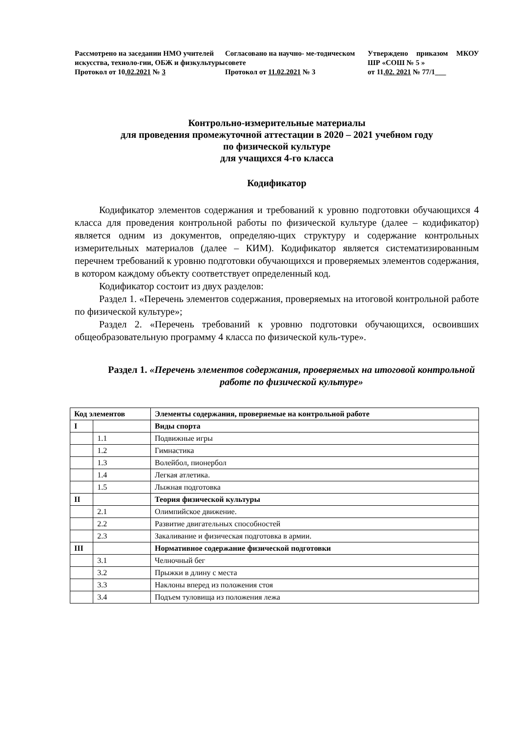Рассмотрено на заседании НМО учителей искусства, техноло-гии, ОБЖ и физкультуры
Протокол от 10.02.2021 № 3
Согласовано на научно- ме-тодическом совете
Протокол от 11.02.2021 № 3
Утверждено приказом МКОУ ШР «СОШ № 5 »
от 11.02. 2021 № 77/1___
Контрольно-измерительные материалы
для проведения промежуточной аттестации в 2020 – 2021 учебном году
по физической культуре
для учащихся 4-го класса
Кодификатор
Кодификатор элементов содержания и требований к уровню подготовки обучающихся 4 класса для проведения контрольной работы по физической культуре (далее – кодификатор) является одним из документов, определяю-щих структуру и содержание контрольных измерительных материалов (далее – КИМ). Кодификатор является систематизированным перечнем требований к уровню подготовки обучающихся и проверяемых элементов содержания, в котором каждому объекту соответствует определенный код.
Кодификатор состоит из двух разделов:
Раздел 1. «Перечень элементов содержания, проверяемых на итоговой контрольной работе по физической культуре»;
Раздел 2. «Перечень требований к уровню подготовки обучающихся, освоивших общеобразовательную программу 4 класса по физической куль-туре».
Раздел 1. «Перечень элементов содержания, проверяемых на итоговой контрольной работе по физической культуре»
| Код элементов | | Элементы содержания, проверяемые на контрольной работе |
| --- | --- | --- |
| I | | Виды спорта |
| | 1.1 | Подвижные игры |
| | 1.2 | Гимнастика |
| | 1.3 | Волейбол, пионербол |
| | 1.4 | Легкая атлетика. |
| | 1.5 | Лыжная подготовка |
| II | | Теория физической культуры |
| | 2.1 | Олимпийское движение. |
| | 2.2 | Развитие двигательных способностей |
| | 2.3 | Закаливание и физическая подготовка в армии. |
| III | | Нормативное содержание физической подготовки |
| | 3.1 | Челночный бег |
| | 3.2 | Прыжки в длину с места |
| | 3.3 | Наклоны вперед из положения стоя |
| | 3.4 | Подъем туловища из положения лежа |